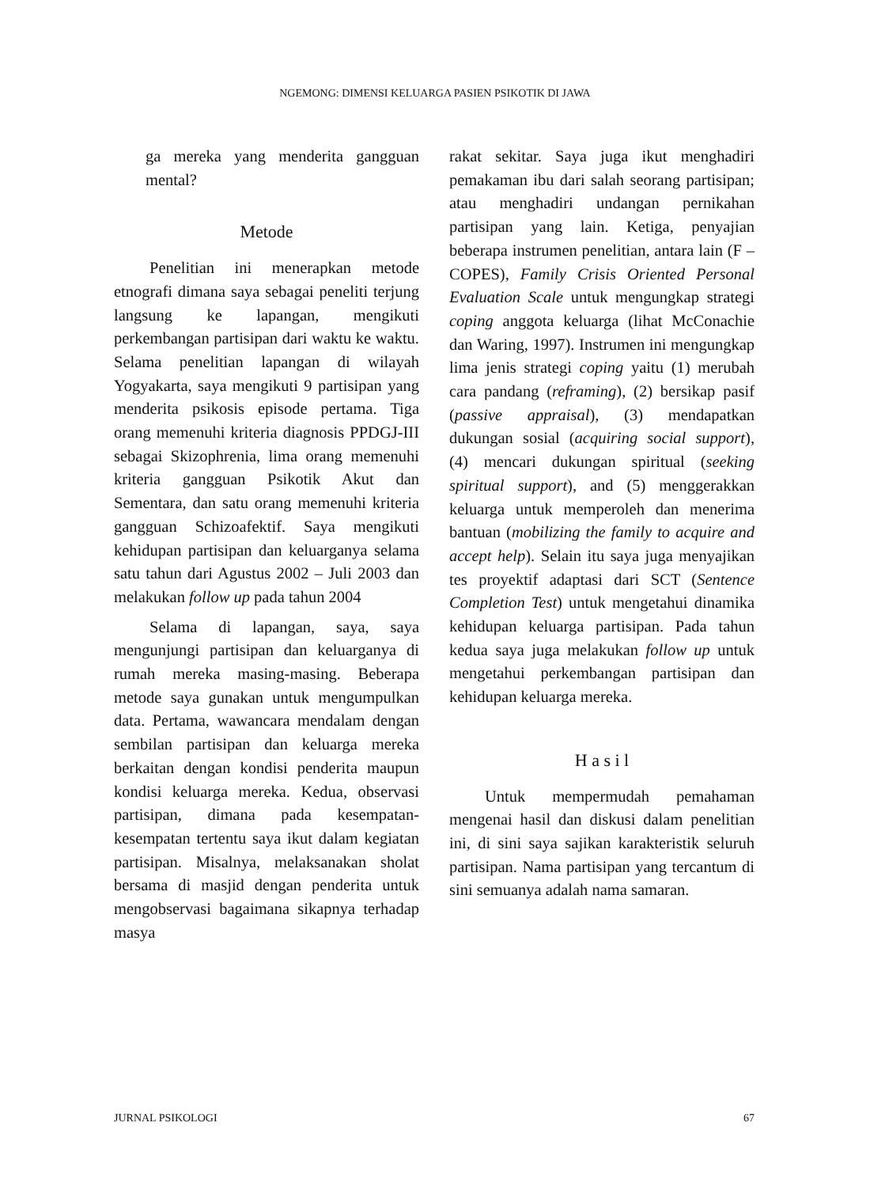NGEMONG: DIMENSI KELUARGA PASIEN PSIKOTIK DI JAWA
ga mereka yang menderita gang­guan mental?
Metode
Penelitian ini menerapkan metode etnografi dimana saya sebagai peneliti terjung langsung ke lapangan, meng­ikuti perkembangan partisipan dari waktu ke waktu. Selama penelitian lapangan di wilayah Yogyakarta, saya mengikuti 9 partisipan yang menderita psikosis episode pertama. Tiga orang memenuhi kriteria diagnosis PPDGJ-III sebagai Skizophrenia, lima orang memenuhi kriteria gangguan Psikotik Akut dan Sementara, dan satu orang memenuhi kriteria gangguan Schizoa­fektif. Saya mengikuti kehidupan partisipan dan keluarganya selama satu tahun dari Agustus 2002 – Juli 2003 dan melakukan follow up pada tahun 2004
Selama di lapangan, saya, saya mengunjungi partisipan dan keluar­ganya di rumah mereka masing-masing. Beberapa metode saya gunakan untuk mengumpulkan data. Pertama, wawan­cara mendalam dengan sembilan partisi­pan dan keluarga mereka berkaitan dengan kondisi penderita maupun kondisi keluarga mereka. Kedua, obser­vasi partisipan, dimana pada kesem­patan-kesempatan tertentu saya ikut dalam kegiatan partisipan. Misalnya, melaksanakan sholat bersama di masjid dengan penderita untuk mengobservasi bagaimana sikapnya terhadap masya­
rakat sekitar. Saya juga ikut menghadiri pemakaman ibu dari salah seorang partisipan; atau menghadiri undangan pernikahan partisipan yang lain. Ketiga, penyajian beberapa instrumen penelitian, antara lain (F – COPES), Family Crisis Oriented Personal Evaluation Scale untuk mengungkap strategi coping anggota keluarga (lihat McConachie dan Waring, 1997). Instrumen ini mengungkap lima jenis strategi coping yaitu (1) merubah cara pandang (reframing), (2) bersikap pasif (passive appraisal), (3) mendapatkan dukungan sosial (acquiring social support), (4) mencari dukungan spiritual (seeking spiritual support), and (5) menggerakkan keluarga untuk memperoleh dan menerima bantuan (mobilizing the family to acquire and accept help). Selain itu saya juga menyajikan tes proyektif adaptasi dari SCT (Sentence Completion Test) untuk mengetahui dinamika kehidupan keluar­ga partisipan. Pada tahun kedua saya juga melakukan follow up untuk mengetahui perkembangan partisipan dan kehidupan keluarga mereka.
H a s i l
Untuk mempermudah pemahaman mengenai hasil dan diskusi dalam penelitian ini, di sini saya sajikan karakteristik seluruh partisipan. Nama partisipan yang tercantum di sini semuanya adalah nama samaran.
JURNAL PSIKOLOGI 67